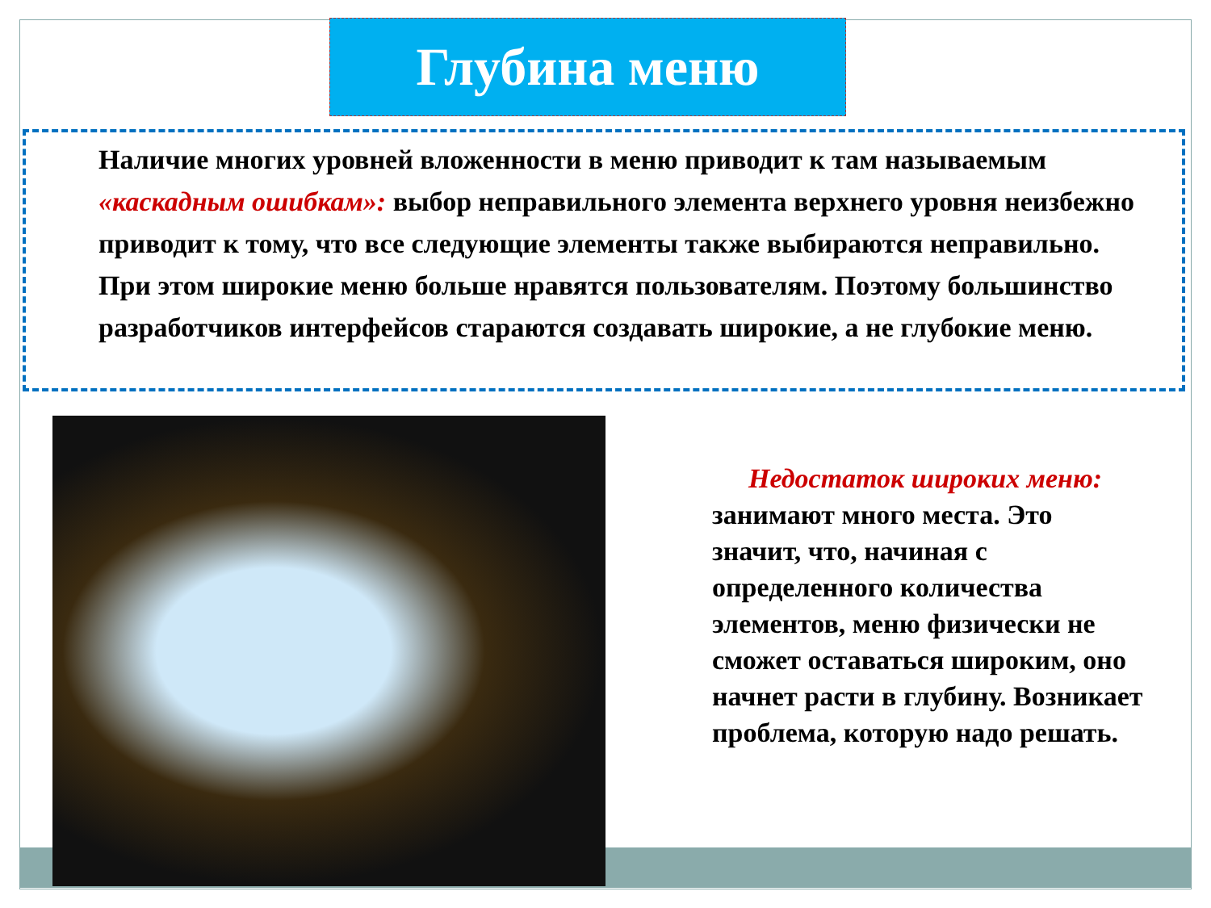Глубина меню
Наличие многих уровней вложенности в меню приводит к там называемым «каскадным ошибкам»: выбор неправильного элемента верхнего уровня неизбежно приводит к тому, что все следующие элементы также выбираются неправильно. При этом широкие меню больше нравятся пользователям. Поэтому большинство разработчиков интерфейсов стараются создавать широкие, а не глубокие меню.
Недостаток широких меню: занимают много места. Это значит, что, начиная с определенного количества элементов, меню физически не сможет оставаться широким, оно начнет расти в глубину. Возникает проблема, которую надо решать.